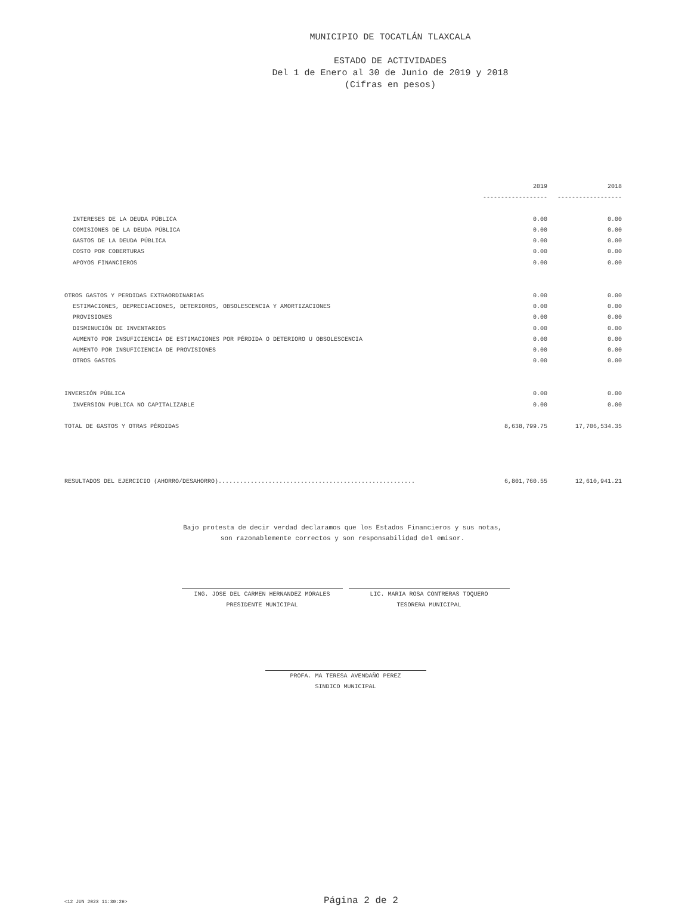MUNICIPIO DE TOCATLÁN TLAXCALA
ESTADO DE ACTIVIDADES
Del 1 de Enero al 30 de Junio de 2019 y 2018
(Cifras en pesos)
| | 2019 | 2018 |
| --- | --- | --- |
| | ------------------ | ------------------ |
| INTERESES DE LA DEUDA PÚBLICA | 0.00 | 0.00 |
| COMISIONES DE LA DEUDA PÚBLICA | 0.00 | 0.00 |
| GASTOS DE LA DEUDA PÚBLICA | 0.00 | 0.00 |
| COSTO POR COBERTURAS | 0.00 | 0.00 |
| APOYOS FINANCIEROS | 0.00 | 0.00 |
| OTROS GASTOS Y PERDIDAS EXTRAORDINARIAS | 0.00 | 0.00 |
| ESTIMACIONES, DEPRECIACIONES, DETERIOROS, OBSOLESCENCIA Y AMORTIZACIONES | 0.00 | 0.00 |
| PROVISIONES | 0.00 | 0.00 |
| DISMINUCIÓN DE INVENTARIOS | 0.00 | 0.00 |
| AUMENTO POR INSUFICIENCIA DE ESTIMACIONES POR PÉRDIDA O DETERIORO U OBSOLESCENCIA | 0.00 | 0.00 |
| AUMENTO POR INSUFICIENCIA DE PROVISIONES | 0.00 | 0.00 |
| OTROS GASTOS | 0.00 | 0.00 |
| INVERSIÓN PÚBLICA | 0.00 | 0.00 |
| INVERSION PUBLICA NO CAPITALIZABLE | 0.00 | 0.00 |
| TOTAL DE GASTOS Y OTRAS PÉRDIDAS | 8,638,799.75 | 17,706,534.35 |
| RESULTADOS DEL EJERCICIO (AHORRO/DESAHORRO)....................................................... | 6,801,760.55 | 12,610,941.21 |
Bajo protesta de decir verdad declaramos que los Estados Financieros y sus notas,
son razonablemente correctos y son responsabilidad del emisor.
ING. JOSE DEL CARMEN HERNANDEZ MORALES
PRESIDENTE MUNICIPAL
LIC. MARIA ROSA CONTRERAS TOQUERO
TESORERA MUNICIPAL
PROFA. MA TERESA AVENDAÑO PEREZ
SINDICO MUNICIPAL
<12 JUN 2023 11:30:29> Página 2 de 2